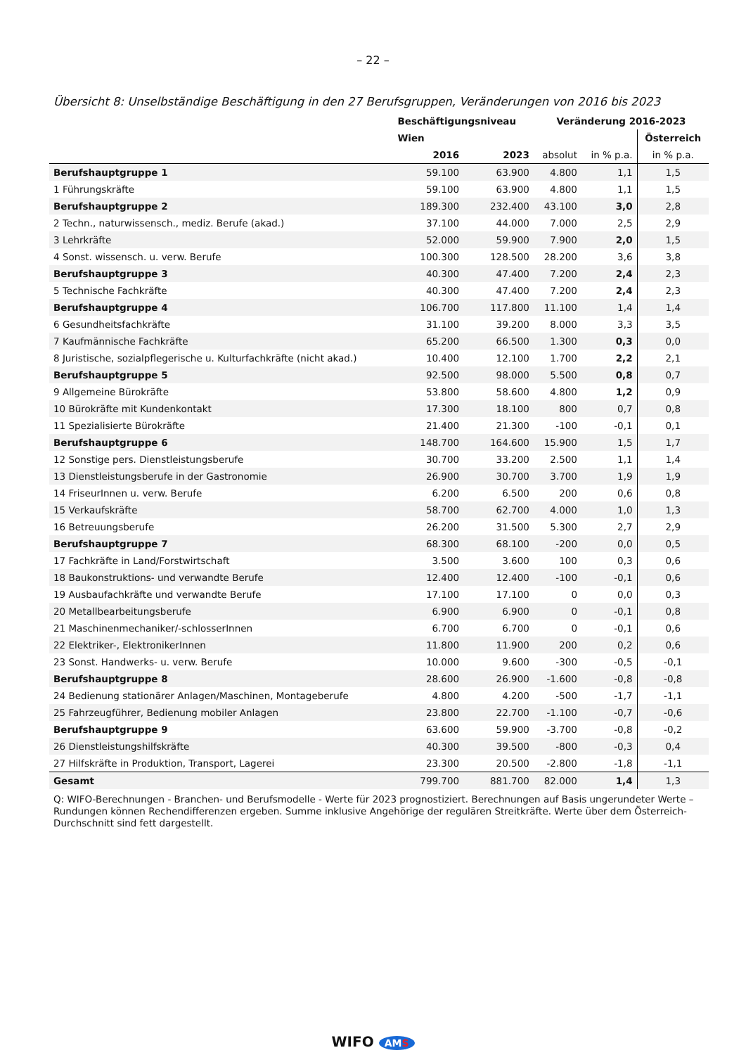– 22 –
Übersicht 8: Unselbständige Beschäftigung in den 27 Berufsgruppen, Veränderungen von 2016 bis 2023
| | Beschäftigungsniveau | | Veränderung 2016-2023 | | |
| --- | --- | --- | --- | --- | --- |
| | Wien | | | | Österreich |
| | 2016 | 2023 | absolut | in % p.a. | in % p.a. |
| Berufshauptgruppe 1 | 59.100 | 63.900 | 4.800 | 1,1 | 1,5 |
| 1 Führungskräfte | 59.100 | 63.900 | 4.800 | 1,1 | 1,5 |
| Berufshauptgruppe 2 | 189.300 | 232.400 | 43.100 | 3,0 | 2,8 |
| 2 Techn., naturwissensch., mediz. Berufe (akad.) | 37.100 | 44.000 | 7.000 | 2,5 | 2,9 |
| 3 Lehrkräfte | 52.000 | 59.900 | 7.900 | 2,0 | 1,5 |
| 4 Sonst. wissensch. u. verw. Berufe | 100.300 | 128.500 | 28.200 | 3,6 | 3,8 |
| Berufshauptgruppe 3 | 40.300 | 47.400 | 7.200 | 2,4 | 2,3 |
| 5 Technische Fachkräfte | 40.300 | 47.400 | 7.200 | 2,4 | 2,3 |
| Berufshauptgruppe 4 | 106.700 | 117.800 | 11.100 | 1,4 | 1,4 |
| 6 Gesundheitsfachkräfte | 31.100 | 39.200 | 8.000 | 3,3 | 3,5 |
| 7 Kaufmännische Fachkräfte | 65.200 | 66.500 | 1.300 | 0,3 | 0,0 |
| 8 Juristische, sozialpflegerische u. Kulturfachkräfte (nicht akad.) | 10.400 | 12.100 | 1.700 | 2,2 | 2,1 |
| Berufshauptgruppe 5 | 92.500 | 98.000 | 5.500 | 0,8 | 0,7 |
| 9 Allgemeine Bürokräfte | 53.800 | 58.600 | 4.800 | 1,2 | 0,9 |
| 10 Bürokräfte mit Kundenkontakt | 17.300 | 18.100 | 800 | 0,7 | 0,8 |
| 11 Spezialisierte Bürokräfte | 21.400 | 21.300 | -100 | -0,1 | 0,1 |
| Berufshauptgruppe 6 | 148.700 | 164.600 | 15.900 | 1,5 | 1,7 |
| 12 Sonstige pers. Dienstleistungsberufe | 30.700 | 33.200 | 2.500 | 1,1 | 1,4 |
| 13 Dienstleistungsberufe in der Gastronomie | 26.900 | 30.700 | 3.700 | 1,9 | 1,9 |
| 14 FriseurInnen u. verw. Berufe | 6.200 | 6.500 | 200 | 0,6 | 0,8 |
| 15 Verkaufskräfte | 58.700 | 62.700 | 4.000 | 1,0 | 1,3 |
| 16 Betreuungsberufe | 26.200 | 31.500 | 5.300 | 2,7 | 2,9 |
| Berufshauptgruppe 7 | 68.300 | 68.100 | -200 | 0,0 | 0,5 |
| 17 Fachkräfte in Land/Forstwirtschaft | 3.500 | 3.600 | 100 | 0,3 | 0,6 |
| 18 Baukonstruktions- und verwandte Berufe | 12.400 | 12.400 | -100 | -0,1 | 0,6 |
| 19 Ausbaufachkräfte und verwandte Berufe | 17.100 | 17.100 | 0 | 0,0 | 0,3 |
| 20 Metallbearbeitungsberufe | 6.900 | 6.900 | 0 | -0,1 | 0,8 |
| 21 Maschinenmechaniker/-schlosserInnen | 6.700 | 6.700 | 0 | -0,1 | 0,6 |
| 22 Elektriker-, ElektronikerInnen | 11.800 | 11.900 | 200 | 0,2 | 0,6 |
| 23 Sonst. Handwerks- u. verw. Berufe | 10.000 | 9.600 | -300 | -0,5 | -0,1 |
| Berufshauptgruppe 8 | 28.600 | 26.900 | -1.600 | -0,8 | -0,8 |
| 24 Bedienung stationärer Anlagen/Maschinen, Montageberufe | 4.800 | 4.200 | -500 | -1,7 | -1,1 |
| 25 Fahrzeugführer, Bedienung mobiler Anlagen | 23.800 | 22.700 | -1.100 | -0,7 | -0,6 |
| Berufshauptgruppe 9 | 63.600 | 59.900 | -3.700 | -0,8 | -0,2 |
| 26 Dienstleistungshilfskräfte | 40.300 | 39.500 | -800 | -0,3 | 0,4 |
| 27 Hilfskräfte in Produktion, Transport, Lagerei | 23.300 | 20.500 | -2.800 | -1,8 | -1,1 |
| Gesamt | 799.700 | 881.700 | 82.000 | 1,4 | 1,3 |
Q: WIFO-Berechnungen - Branchen- und Berufsmodelle - Werte für 2023 prognostiziert. Berechnungen auf Basis ungerundeter Werte – Rundungen können Rechendifferenzen ergeben. Summe inklusive Angehörige der regulären Streitkräfte. Werte über dem Österreich-Durchschnitt sind fett dargestellt.
WIFO AMS